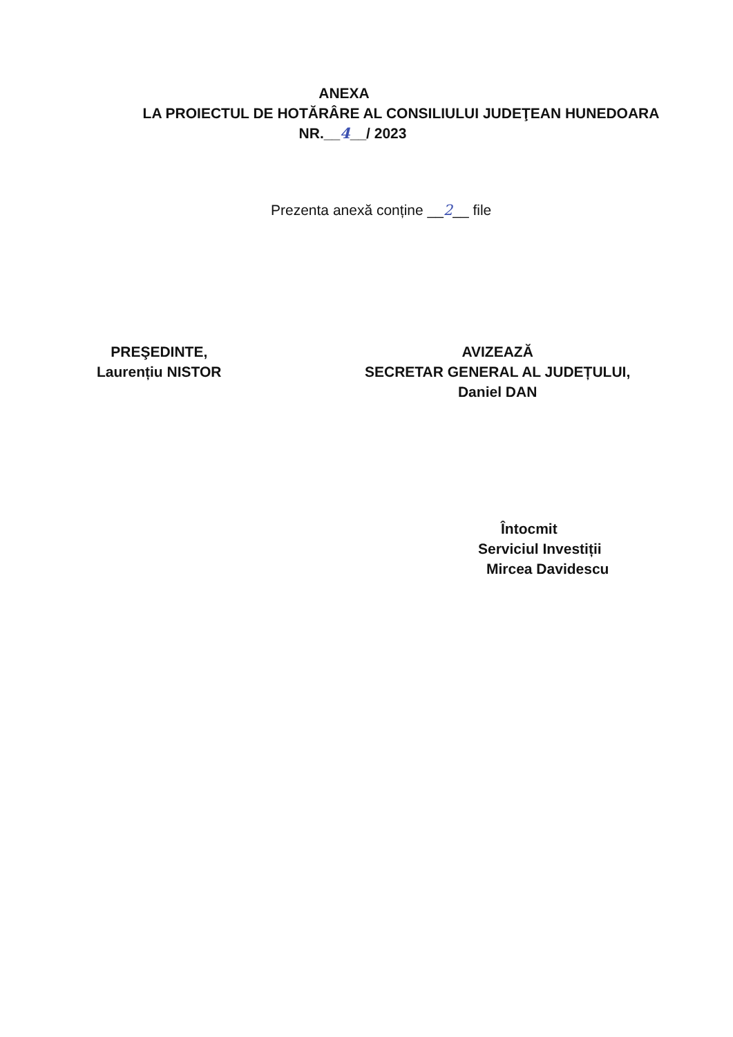ANEXA
LA PROIECTUL DE HOTĂRÂRE AL CONSILIULUI JUDEŢEAN HUNEDOARA
NR.__4__/ 2023
Prezenta anexă conține __2__ file
PREŞEDINTE,
Laurențiu NISTOR
AVIZEAZĂ
SECRETAR GENERAL AL JUDEȚULUI,
Daniel DAN
Întocmit
Serviciul Investiții
Mircea Davidescu